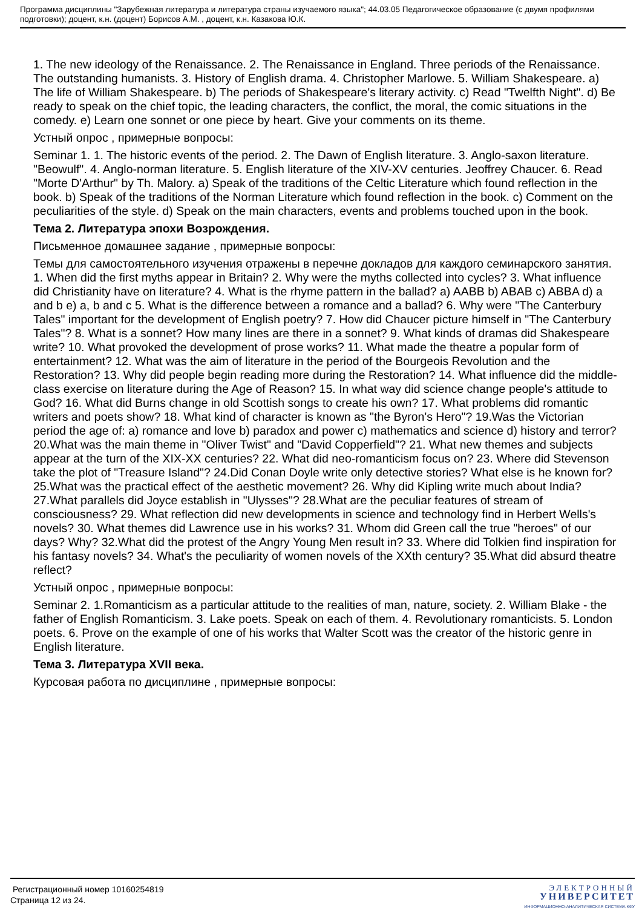Программа дисциплины "Зарубежная литература и литература страны изучаемого языка"; 44.03.05 Педагогическое образование (с двумя профилями подготовки); доцент, к.н. (доцент) Борисов А.М. , доцент, к.н. Казакова Ю.К.
1. The new ideology of the Renaissance. 2. The Renaissance in England. Three periods of the Renaissance. The outstanding humanists. 3. History of English drama. 4. Christopher Marlowe. 5. William Shakespeare. a) The life of William Shakespeare. b) The periods of Shakespeare's literary activity. c) Read "Twelfth Night". d) Be ready to speak on the chief topic, the leading characters, the conflict, the moral, the comic situations in the comedy. e) Learn one sonnet or one piece by heart. Give your comments on its theme.
Устный опрос , примерные вопросы:
Seminar 1. 1. The historic events of the period. 2. The Dawn of English literature. 3. Anglo-saxon literature. "Beowulf". 4. Anglo-norman literature. 5. English literature of the XIV-XV centuries. Jeoffrey Chaucer. 6. Read "Morte D'Arthur" by Th. Malory. a) Speak of the traditions of the Celtic Literature which found reflection in the book. b) Speak of the traditions of the Norman Literature which found reflection in the book. c) Comment on the peculiarities of the style. d) Speak on the main characters, events and problems touched upon in the book.
Тема 2. Литература эпохи Возрождения.
Письменное домашнее задание , примерные вопросы:
Темы для самостоятельного изучения отражены в перечне докладов для каждого семинарского занятия. 1. When did the first myths appear in Britain? 2. Why were the myths collected into cycles? 3. What influence did Christianity have on literature? 4. What is the rhyme pattern in the ballad? a) AABB b) ABAB c) ABBA d) a and b e) a, b and c 5. What is the difference between a romance and a ballad? 6. Why were "The Canterbury Tales" important for the development of English poetry? 7. How did Chaucer picture himself in "The Canterbury Tales"? 8. What is a sonnet? How many lines are there in a sonnet? 9. What kinds of dramas did Shakespeare write? 10. What provoked the development of prose works? 11. What made the theatre a popular form of entertainment? 12. What was the aim of literature in the period of the Bourgeois Revolution and the Restoration? 13. Why did people begin reading more during the Restoration? 14. What influence did the middle-class exercise on literature during the Age of Reason? 15. In what way did science change people's attitude to God? 16. What did Burns change in old Scottish songs to create his own? 17. What problems did romantic writers and poets show? 18. What kind of character is known as "the Byron's Hero"? 19.Was the Victorian period the age of: a) romance and love b) paradox and power c) mathematics and science d) history and terror? 20.What was the main theme in "Oliver Twist" and "David Copperfield"? 21. What new themes and subjects appear at the turn of the XIX-XX centuries? 22. What did neo-romanticism focus on? 23. Where did Stevenson take the plot of "Treasure Island"? 24.Did Conan Doyle write only detective stories? What else is he known for? 25.What was the practical effect of the aesthetic movement? 26. Why did Kipling write much about India? 27.What parallels did Joyce establish in "Ulysses"? 28.What are the peculiar features of stream of consciousness? 29. What reflection did new developments in science and technology find in Herbert Wells's novels? 30. What themes did Lawrence use in his works? 31. Whom did Green call the true "heroes" of our days? Why? 32.What did the protest of the Angry Young Men result in? 33. Where did Tolkien find inspiration for his fantasy novels? 34. What's the peculiarity of women novels of the XXth century? 35.What did absurd theatre reflect?
Устный опрос , примерные вопросы:
Seminar 2. 1.Romanticism as a particular attitude to the realities of man, nature, society. 2. William Blake - the father of English Romanticism. 3. Lake poets. Speak on each of them. 4. Revolutionary romanticists. 5. London poets. 6. Prove on the example of one of his works that Walter Scott was the creator of the historic genre in English literature.
Тема 3. Литература XVII века.
Курсовая работа по дисциплине , примерные вопросы:
Регистрационный номер 10160254819
Страница 12 из 24.
ЭЛЕКТРОННЫЙ
УНИВЕРСИТЕТ
ИНФОРМАЦИОННО-АНАЛИТИЧЕСКАЯ СИСТЕМА КФУ